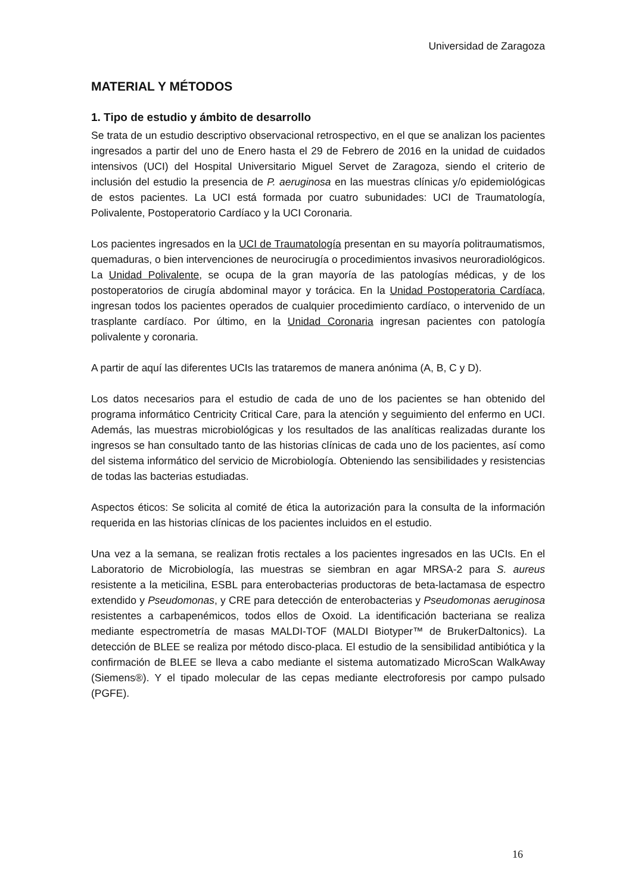Universidad de Zaragoza
MATERIAL Y MÉTODOS
1. Tipo de estudio y ámbito de desarrollo
Se trata de un estudio descriptivo observacional retrospectivo, en el que se analizan los pacientes ingresados a partir del uno de Enero hasta el 29 de Febrero de 2016 en la unidad de cuidados intensivos (UCI) del Hospital Universitario Miguel Servet de Zaragoza, siendo el criterio de inclusión del estudio la presencia de P. aeruginosa en las muestras clínicas y/o epidemiológicas de estos pacientes. La UCI está formada por cuatro subunidades: UCI de Traumatología, Polivalente, Postoperatorio Cardíaco y la UCI Coronaria.
Los pacientes ingresados en la UCI de Traumatología presentan en su mayoría politraumatismos, quemaduras, o bien intervenciones de neurocirugía o procedimientos invasivos neuroradiológicos. La Unidad Polivalente, se ocupa de la gran mayoría de las patologías médicas, y de los postoperatorios de cirugía abdominal mayor y torácica. En la Unidad Postoperatoria Cardíaca, ingresan todos los pacientes operados de cualquier procedimiento cardíaco, o intervenido de un trasplante cardíaco. Por último, en la Unidad Coronaria ingresan pacientes con patología polivalente y coronaria.
A partir de aquí las diferentes UCIs las trataremos de manera anónima (A, B, C y D).
Los datos necesarios para el estudio de cada de uno de los pacientes se han obtenido del programa informático Centricity Critical Care, para la atención y seguimiento del enfermo en UCI. Además, las muestras microbiológicas y los resultados de las analíticas realizadas durante los ingresos se han consultado tanto de las historias clínicas de cada uno de los pacientes, así como del sistema informático del servicio de Microbiología. Obteniendo las sensibilidades y resistencias de todas las bacterias estudiadas.
Aspectos éticos: Se solicita al comité de ética la autorización para la consulta de la información requerida en las historias clínicas de los pacientes incluidos en el estudio.
Una vez a la semana, se realizan frotis rectales a los pacientes ingresados en las UCIs. En el Laboratorio de Microbiología, las muestras se siembran en agar MRSA-2 para S. aureus resistente a la meticilina, ESBL para enterobacterias productoras de beta-lactamasa de espectro extendido y Pseudomonas, y CRE para detección de enterobacterias y Pseudomonas aeruginosa resistentes a carbapenémicos, todos ellos de Oxoid. La identificación bacteriana se realiza mediante espectrometría de masas MALDI-TOF (MALDI Biotyper™ de BrukerDaltonics). La detección de BLEE se realiza por método disco-placa. El estudio de la sensibilidad antibiótica y la confirmación de BLEE se lleva a cabo mediante el sistema automatizado MicroScan WalkAway (Siemens®). Y el tipado molecular de las cepas mediante electroforesis por campo pulsado (PGFE).
16